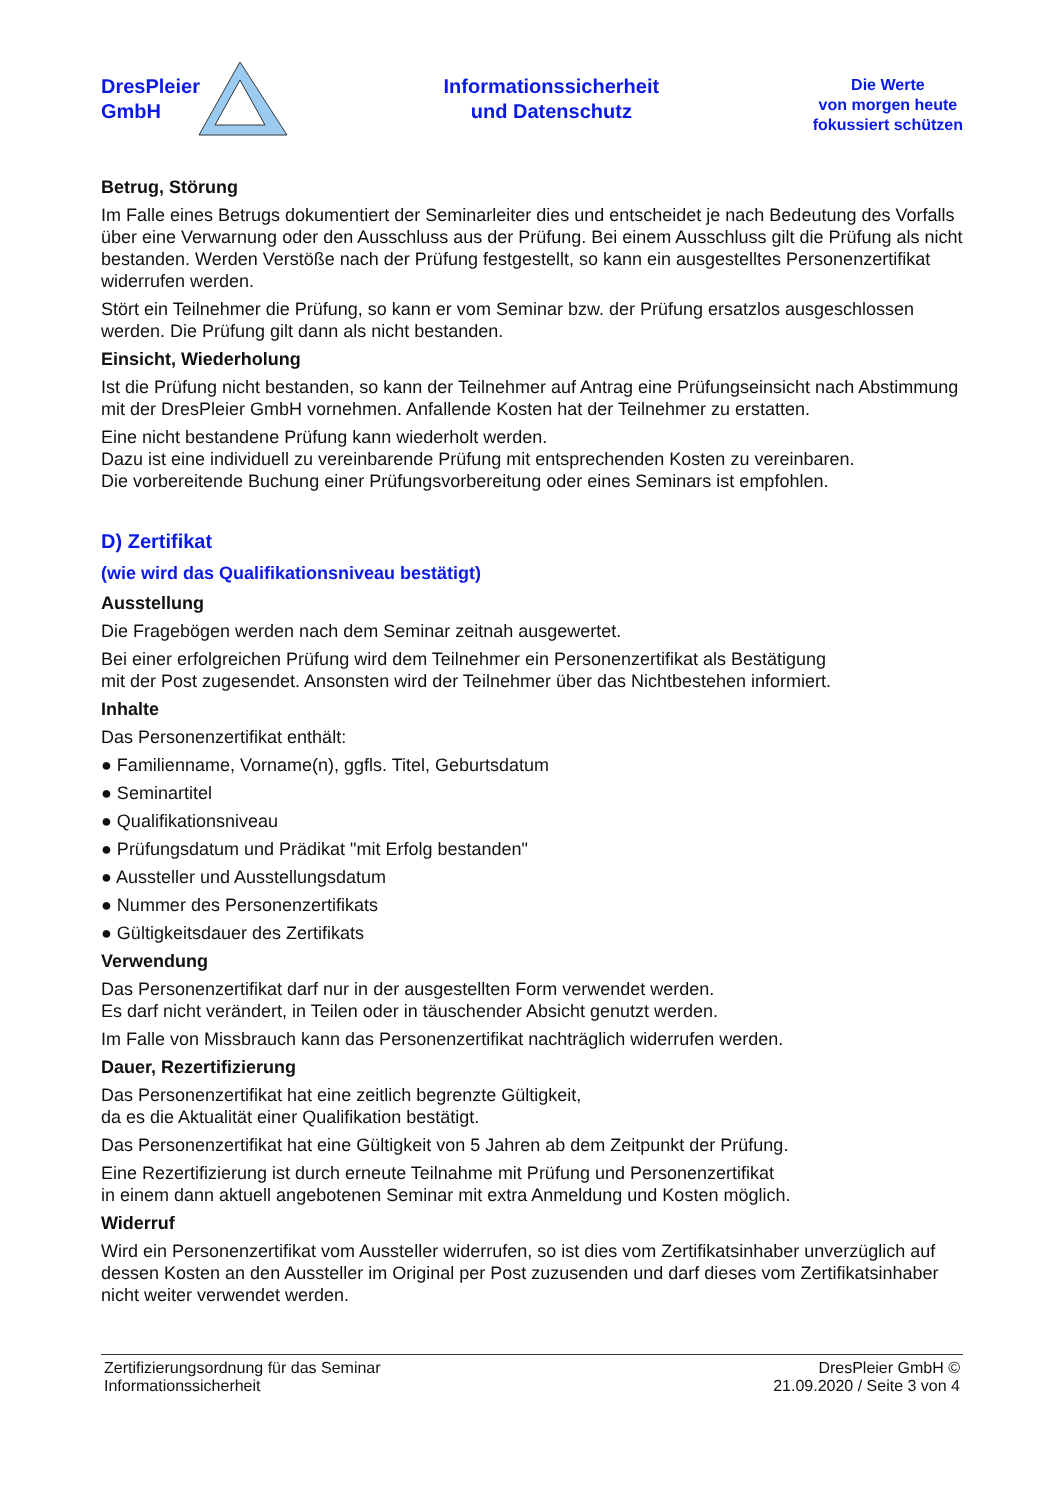DresPleier
GmbH
Informationssicherheit
und Datenschutz
Die Werte
von morgen heute
fokussiert schützen
Betrug, Störung
Im Falle eines Betrugs dokumentiert der Seminarleiter dies und entscheidet je nach Bedeutung des Vorfalls über eine Verwarnung oder den Ausschluss aus der Prüfung. Bei einem Ausschluss gilt die Prüfung als nicht bestanden. Werden Verstöße nach der Prüfung festgestellt, so kann ein ausgestelltes Personenzertifikat widerrufen werden.
Stört ein Teilnehmer die Prüfung, so kann er vom Seminar bzw. der Prüfung ersatzlos ausgeschlossen werden. Die Prüfung gilt dann als nicht bestanden.
Einsicht, Wiederholung
Ist die Prüfung nicht bestanden, so kann der Teilnehmer auf Antrag eine Prüfungseinsicht nach Abstimmung mit der DresPleier GmbH vornehmen. Anfallende Kosten hat der Teilnehmer zu erstatten.
Eine nicht bestandene Prüfung kann wiederholt werden.
Dazu ist eine individuell zu vereinbarende Prüfung mit entsprechenden Kosten zu vereinbaren.
Die vorbereitende Buchung einer Prüfungsvorbereitung oder eines Seminars ist empfohlen.
D) Zertifikat
(wie wird das Qualifikationsniveau bestätigt)
Ausstellung
Die Fragebögen werden nach dem Seminar zeitnah ausgewertet.
Bei einer erfolgreichen Prüfung wird dem Teilnehmer ein Personenzertifikat als Bestätigung
mit der Post zugesendet. Ansonsten wird der Teilnehmer über das Nichtbestehen informiert.
Inhalte
Das Personenzertifikat enthält:
● Familienname, Vorname(n), ggfls. Titel, Geburtsdatum
● Seminartitel
● Qualifikationsniveau
● Prüfungsdatum und Prädikat "mit Erfolg bestanden"
● Aussteller und Ausstellungsdatum
● Nummer des Personenzertifikats
● Gültigkeitsdauer des Zertifikats
Verwendung
Das Personenzertifikat darf nur in der ausgestellten Form verwendet werden.
Es darf nicht verändert, in Teilen oder in täuschender Absicht genutzt werden.
Im Falle von Missbrauch kann das Personenzertifikat nachträglich widerrufen werden.
Dauer, Rezertifizierung
Das Personenzertifikat hat eine zeitlich begrenzte Gültigkeit,
da es die Aktualität einer Qualifikation bestätigt.
Das Personenzertifikat hat eine Gültigkeit von 5 Jahren ab dem Zeitpunkt der Prüfung.
Eine Rezertifizierung ist durch erneute Teilnahme mit Prüfung und Personenzertifikat
in einem dann aktuell angebotenen Seminar mit extra Anmeldung und Kosten möglich.
Widerruf
Wird ein Personenzertifikat vom Aussteller widerrufen, so ist dies vom Zertifikatsinhaber unverzüglich auf dessen Kosten an den Aussteller im Original per Post zuzusenden und darf dieses vom Zertifikatsinhaber nicht weiter verwendet werden.
Zertifizierungsordnung für das Seminar
Informationssicherheit
DresPleier GmbH ©
21.09.2020 / Seite 3 von 4